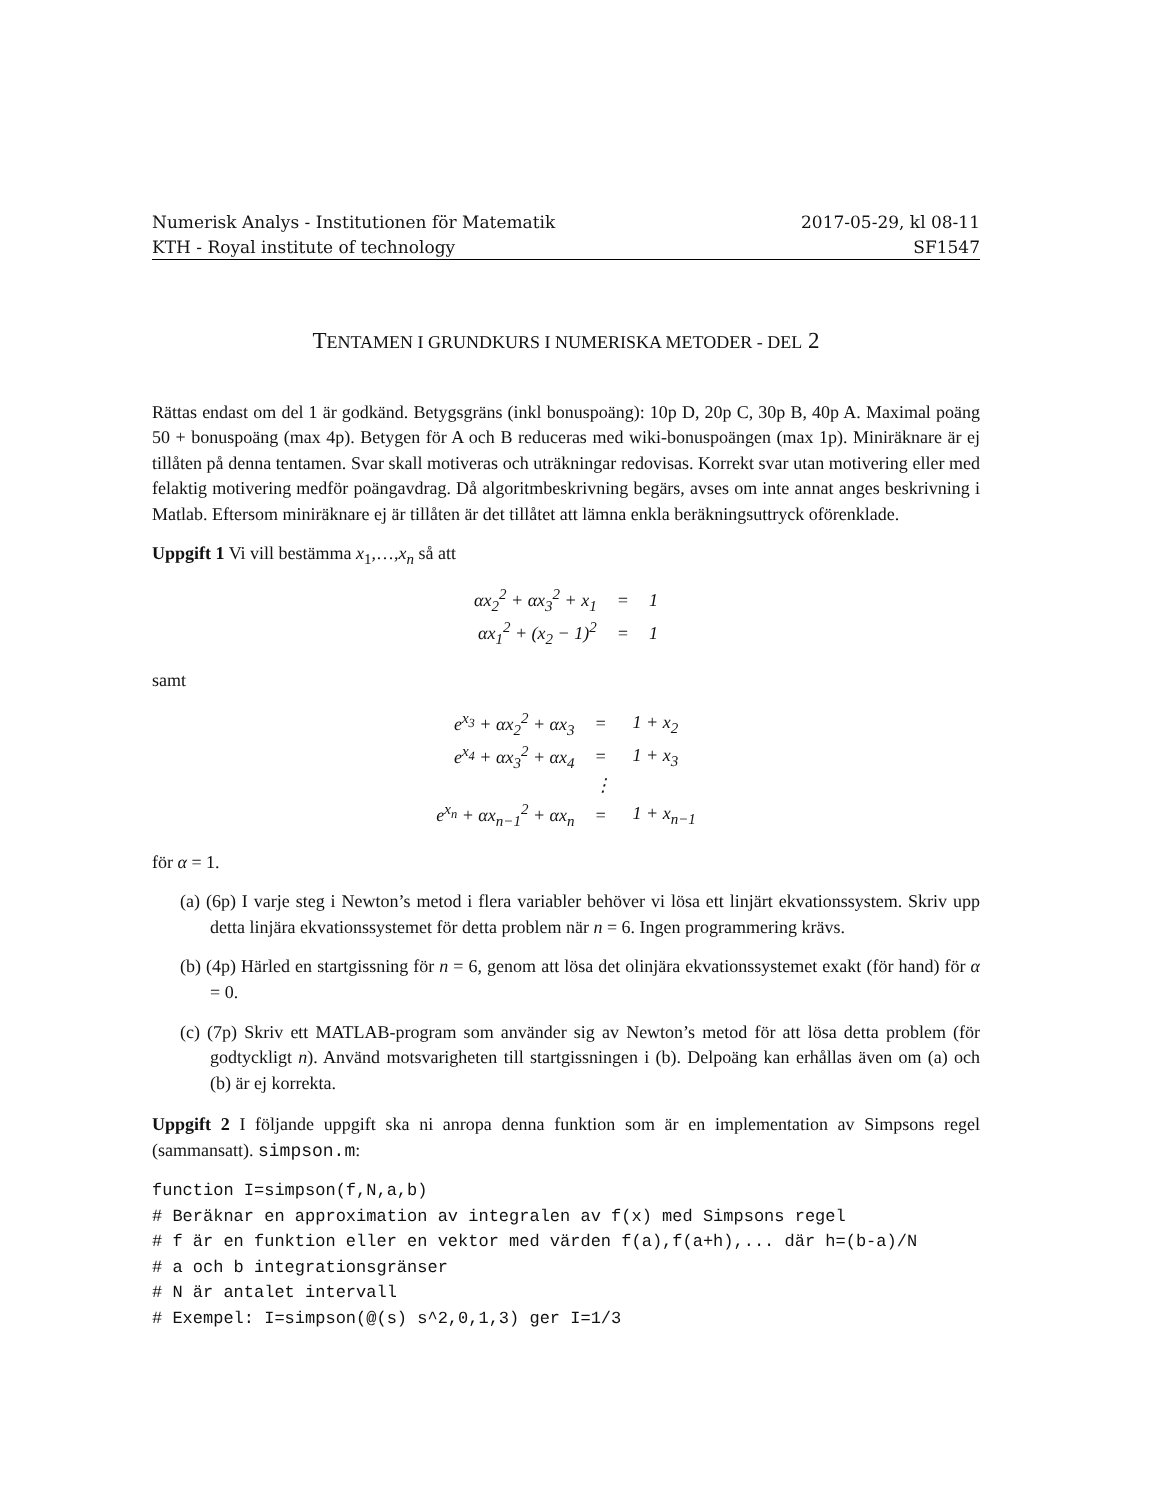Numerisk Analys - Institutionen för Matematik
KTH - Royal institute of technology
2017-05-29, kl 08-11
SF1547
TENTAMEN I GRUNDKURS I NUMERISKA METODER - DEL 2
Rättas endast om del 1 är godkänd. Betygsgräns (inkl bonuspoäng): 10p D, 20p C, 30p B, 40p A. Maximal poäng 50 + bonuspoäng (max 4p). Betygen för A och B reduceras med wiki-bonuspoängen (max 1p). Miniräknare är ej tillåten på denna tentamen. Svar skall motiveras och uträkningar redovisas. Korrekt svar utan motivering eller med felaktig motivering medför poängavdrag. Då algoritmbeskrivning begärs, avses om inte annat anges beskrivning i Matlab. Eftersom miniräknare ej är tillåten är det tillåtet att lämna enkla beräkningsuttryck oförenklade.
Uppgift 1 Vi vill bestämma x<sub>1</sub>,…,x<sub>n</sub> så att
| αx<sub>2</sub><sup>2</sup> + αx<sub>3</sub><sup>2</sup> + x<sub>1</sub> | = | 1 |
| αx<sub>1</sub><sup>2</sup> + (x<sub>2</sub> − 1)<sup>2</sup> | = | 1 |
samt
| e<sup>x<sub>3</sub></sup> + αx<sub>2</sub><sup>2</sup> + αx<sub>3</sub> | = | 1 + x<sub>2</sub> |
| e<sup>x<sub>4</sub></sup> + αx<sub>3</sub><sup>2</sup> + αx<sub>4</sub> | = | 1 + x<sub>3</sub> |
| | ⋮ | |
| e<sup>x<sub>n</sub></sup> + αx<sub>n−1</sub><sup>2</sup> + αx<sub>n</sub> | = | 1 + x<sub>n−1</sub> |
för α = 1.
(a) (6p) I varje steg i Newton’s metod i flera variabler behöver vi lösa ett linjärt ekvationssystem. Skriv upp detta linjära ekvationssystemet för detta problem när n = 6. Ingen programmering krävs.
(b) (4p) Härled en startgissning för n = 6, genom att lösa det olinjära ekvationssystemet exakt (för hand) för α = 0.
(c) (7p) Skriv ett MATLAB-program som använder sig av Newton’s metod för att lösa detta problem (för godtyckligt n). Använd motsvarigheten till startgissningen i (b). Delpoäng kan erhållas även om (a) och (b) är ej korrekta.
Uppgift 2 I följande uppgift ska ni anropa denna funktion som är en implementation av Simpsons regel (sammansatt). simpson.m:
function I=simpson(f,N,a,b)
# Beräknar en approximation av integralen av f(x) med Simpsons regel
# f är en funktion eller en vektor med värden f(a),f(a+h),... där h=(b-a)/N
# a och b integrationsgränser
# N är antalet intervall
# Exempel: I=simpson(@(s) s^2,0,1,3) ger I=1/3